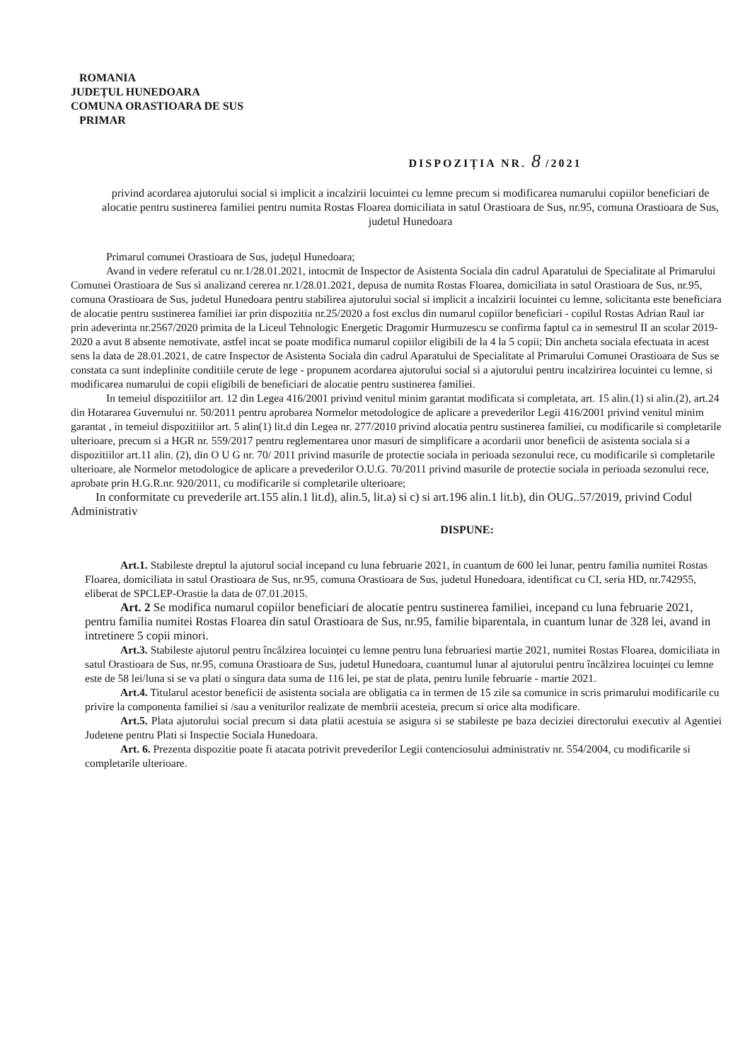ROMANIA
JUDEȚUL HUNEDOARA
COMUNA ORASTIOARA DE SUS
PRIMAR
DISPOZIȚIA NR. 8 /2021
privind acordarea ajutorului social si implicit a incalzirii locuintei cu lemne precum si modificarea numarului copiilor beneficiari de alocatie pentru sustinerea familiei pentru numita Rostas Floarea domiciliata in satul Orastioara de Sus, nr.95, comuna Orastioara de Sus, judetul Hunedoara
Primarul comunei Orastioara de Sus, județul Hunedoara;
Avand in vedere referatul cu nr.1/28.01.2021, intocmit de Inspector de Asistenta Sociala din cadrul Aparatului de Specialitate al Primarului Comunei Orastioara de Sus si analizand cererea nr.1/28.01.2021, depusa de numita Rostas Floarea, domiciliata in satul Orastioara de Sus, nr.95, comuna Orastioara de Sus, judetul Hunedoara pentru stabilirea ajutorului social si implicit a incalzirii locuintei cu lemne, solicitanta este beneficiara de alocatie pentru sustinerea familiei iar prin dispozitia nr.25/2020 a fost exclus din numarul copiilor beneficiari - copilul Rostas Adrian Raul iar prin adeverinta nr.2567/2020 primita de la Liceul Tehnologic Energetic Dragomir Hurmuzescu se confirma faptul ca in semestrul II an scolar 2019-2020 a avut 8 absente nemotivate, astfel incat se poate modifica numarul copiilor eligibili de la 4 la 5 copii; Din ancheta sociala efectuata in acest sens la data de 28.01.2021, de catre Inspector de Asistenta Sociala din cadrul Aparatului de Specialitate al Primarului Comunei Orastioara de Sus se constata ca sunt indeplinite conditiile cerute de lege - propunem acordarea ajutorului social si a ajutorului pentru incalzirirea locuintei cu lemne, si modificarea numarului de copii eligibili de beneficiari de alocatie pentru sustinerea familiei.
In temeiul dispozitiilor art. 12 din Legea 416/2001 privind venitul minim garantat modificata si completata, art. 15 alin.(1) si alin.(2), art.24 din Hotararea Guvernului nr. 50/2011 pentru aprobarea Normelor metodologice de aplicare a prevederilor Legii 416/2001 privind venitul minim garantat , in temeiul dispozitiilor art. 5 alin(1) lit.d din Legea nr. 277/2010 privind alocatia pentru sustinerea familiei, cu modificarile si completarile ulterioare, precum si a HGR nr. 559/2017 pentru reglementarea unor masuri de simplificare a acordarii unor beneficii de asistenta sociala si a dispozitiilor art.11 alin. (2), din O U G nr. 70/ 2011 privind masurile de protectie sociala in perioada sezonului rece, cu modificarile si completarile ulterioare, ale Normelor metodologice de aplicare a prevederilor O.U.G. 70/2011 privind masurile de protectie sociala in perioada sezonului rece, aprobate prin H.G.R.nr. 920/2011, cu modificarile si completarile ulterioare;
In conformitate cu prevederile art.155 alin.1 lit.d), alin.5, lit.a) si c) si art.196 alin.1 lit.b), din OUG..57/2019, privind Codul Administrativ
DISPUNE:
Art.1. Stabileste dreptul la ajutorul social incepand cu luna februarie 2021, in cuantum de 600 lei lunar, pentru familia numitei Rostas Floarea, domiciliata in satul Orastioara de Sus, nr.95, comuna Orastioara de Sus, judetul Hunedoara, identificat cu CI, seria HD, nr.742955, eliberat de SPCLEP-Orastie la data de 07.01.2015.
Art. 2 Se modifica numarul copiilor beneficiari de alocatie pentru sustinerea familiei, incepand cu luna februarie 2021, pentru familia numitei Rostas Floarea din satul Orastioara de Sus, nr.95, familie biparentala, in cuantum lunar de 328 lei, avand in intretinere 5 copii minori.
Art.3. Stabileste ajutorul pentru încălzirea locuinței cu lemne pentru luna februariesi martie 2021, numitei Rostas Floarea, domiciliata in satul Orastioara de Sus, nr.95, comuna Orastioara de Sus, judetul Hunedoara, cuantumul lunar al ajutorului pentru încălzirea locuinței cu lemne este de 58 lei/luna si se va plati o singura data suma de 116 lei, pe stat de plata, pentru lunile februarie - martie 2021.
Art.4. Titularul acestor beneficii de asistenta sociala are obligatia ca in termen de 15 zile sa comunice in scris primarului modificarile cu privire la componenta familiei si /sau a veniturilor realizate de membrii acesteia, precum si orice alta modificare.
Art.5. Plata ajutorului social precum si data platii acestuia se asigura si se stabileste pe baza deciziei directorului executiv al Agentiei Judetene pentru Plati si Inspectie Sociala Hunedoara.
Art. 6. Prezenta dispozitie poate fi atacata potrivit prevederilor Legii contenciosului administrativ nr. 554/2004, cu modificarile si completarile ulterioare.